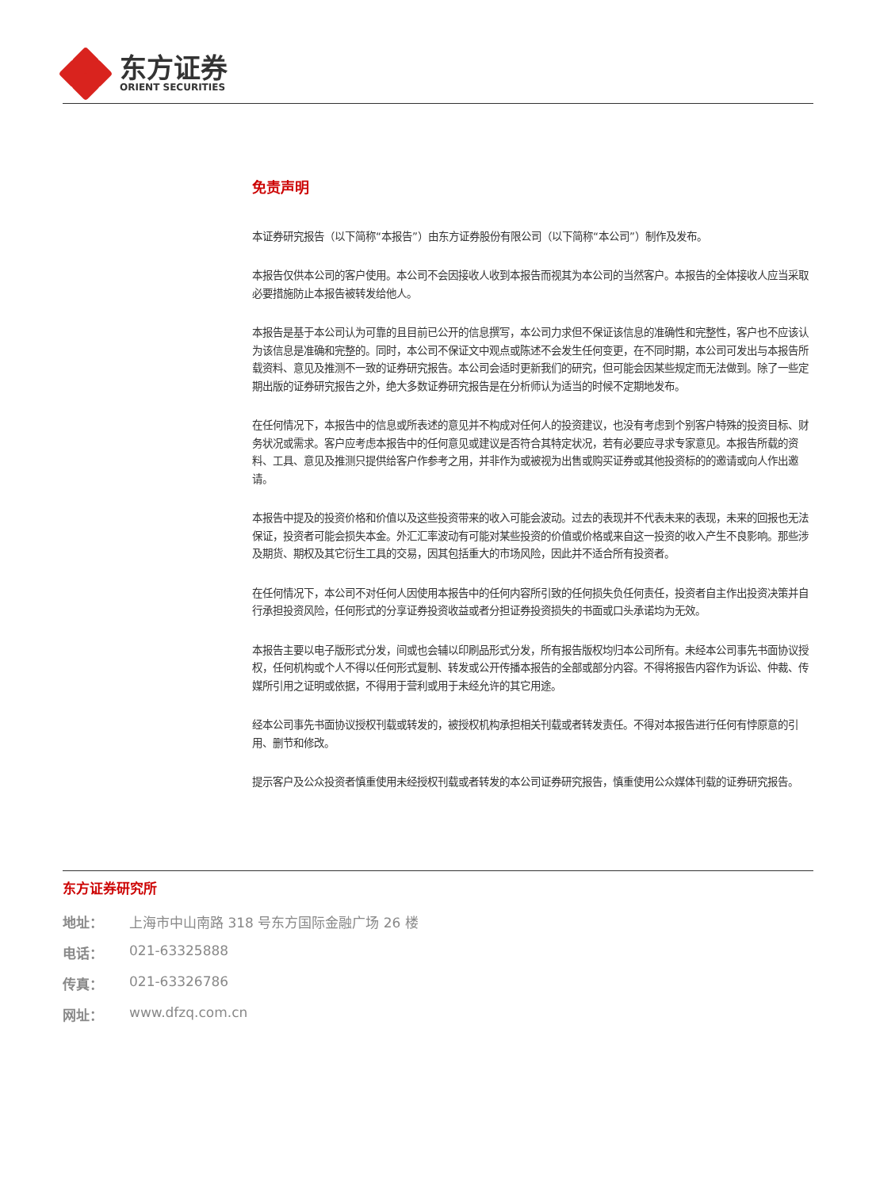东方证券
ORIENT SECURITIES
免责声明
本证券研究报告（以下简称“本报告”）由东方证券股份有限公司（以下简称“本公司”）制作及发布。
本报告仅供本公司的客户使用。本公司不会因接收人收到本报告而视其为本公司的当然客户。本报告的全体接收人应当采取必要措施防止本报告被转发给他人。
本报告是基于本公司认为可靠的且目前已公开的信息撰写，本公司力求但不保证该信息的准确性和完整性，客户也不应该认为该信息是准确和完整的。同时，本公司不保证文中观点或陈述不会发生任何变更，在不同时期，本公司可发出与本报告所载资料、意见及推测不一致的证券研究报告。本公司会适时更新我们的研究，但可能会因某些规定而无法做到。除了一些定期出版的证券研究报告之外，绝大多数证券研究报告是在分析师认为适当的时候不定期地发布。
在任何情况下，本报告中的信息或所表述的意见并不构成对任何人的投资建议，也没有考虑到个别客户特殊的投资目标、财务状况或需求。客户应考虑本报告中的任何意见或建议是否符合其特定状况，若有必要应寻求专家意见。本报告所载的资料、工具、意见及推测只提供给客户作参考之用，并非作为或被视为出售或购买证券或其他投资标的的邀请或向人作出邀请。
本报告中提及的投资价格和价值以及这些投资带来的收入可能会波动。过去的表现并不代表未来的表现，未来的回报也无法保证，投资者可能会损失本金。外汇汇率波动有可能对某些投资的价值或价格或来自这一投资的收入产生不良影响。那些涉及期货、期权及其它衍生工具的交易，因其包括重大的市场风险，因此并不适合所有投资者。
在任何情况下，本公司不对任何人因使用本报告中的任何内容所引致的任何损失负任何责任，投资者自主作出投资决策并自行承担投资风险，任何形式的分享证券投资收益或者分担证券投资损失的书面或口头承诺均为无效。
本报告主要以电子版形式分发，间或也会辅以印刷品形式分发，所有报告版权均归本公司所有。未经本公司事先书面协议授权，任何机构或个人不得以任何形式复制、转发或公开传播本报告的全部或部分内容。不得将报告内容作为诉讼、仲裁、传媒所引用之证明或依据，不得用于营利或用于未经允许的其它用途。
经本公司事先书面协议授权刊载或转发的，被授权机构承担相关刊载或者转发责任。不得对本报告进行任何有悖原意的引用、删节和修改。
提示客户及公众投资者慎重使用未经授权刊载或者转发的本公司证券研究报告，慎重使用公众媒体刊载的证券研究报告。
东方证券研究所
地址： 上海市中山南路 318 号东方国际金融广场 26 楼
电话： 021-63325888
传真： 021-63326786
网址： www.dfzq.com.cn